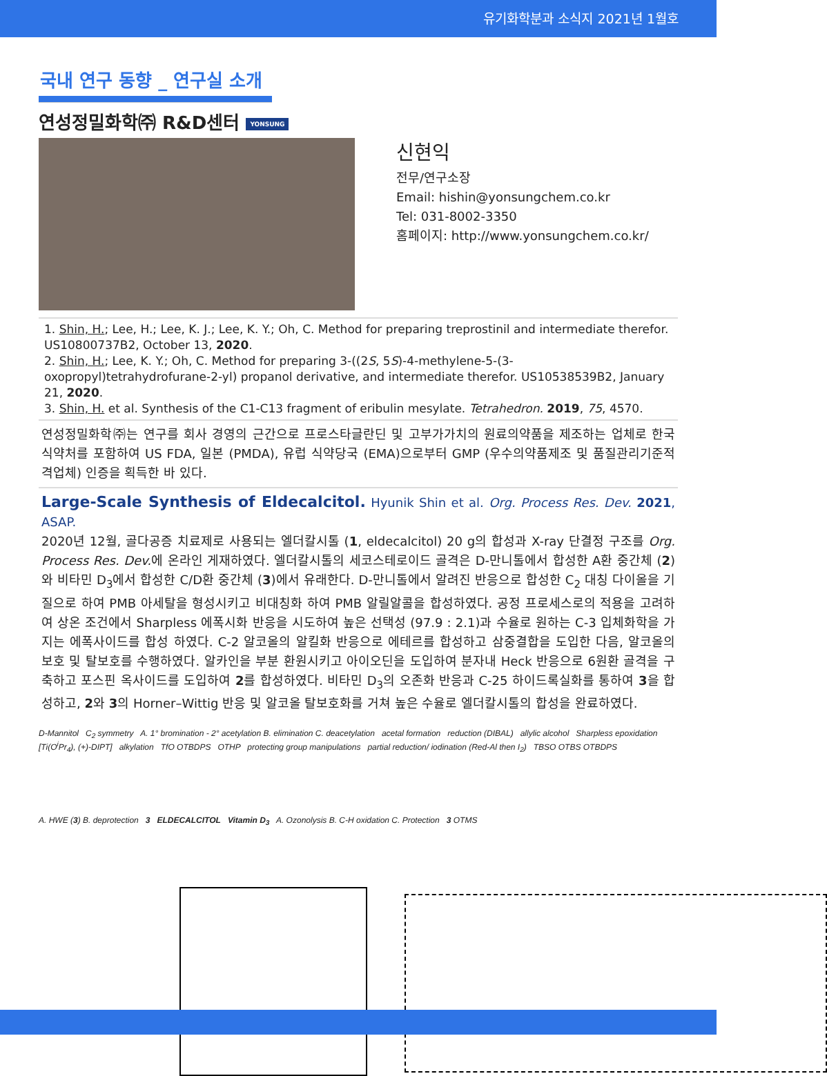유기화학분과 소식지 2021년 1월호
국내 연구 동향 _ 연구실 소개
연성정밀화학㈜ R&D센터 YONSUNG
신현익
전무/연구소장
Email: hishin@yonsungchem.co.kr
Tel: 031-8002-3350
홈페이지: http://www.yonsungchem.co.kr/
1. Shin, H.; Lee, H.; Lee, K. J.; Lee, K. Y.; Oh, C. Method for preparing treprostinil and intermediate therefor. US10800737B2, October 13, 2020.
2. Shin, H.; Lee, K. Y.; Oh, C. Method for preparing 3-((2S, 5S)-4-methylene-5-(3-oxopropyl)tetrahydrofurane-2-yl) propanol derivative, and intermediate therefor. US10538539B2, January 21, 2020.
3. Shin, H. et al. Synthesis of the C1-C13 fragment of eribulin mesylate. Tetrahedron. 2019, 75, 4570.
연성정밀화학㈜는 연구를 회사 경영의 근간으로 프로스타글란딘 및 고부가가치의 원료의약품을 제조하는 업체로 한국 식약처를 포함하여 US FDA, 일본 (PMDA), 유럽 식약당국 (EMA)으로부터 GMP (우수의약품제조 및 품질관리기준적격업체) 인증을 획득한 바 있다.
Large-Scale Synthesis of Eldecalcitol. Hyunik Shin et al. Org. Process Res. Dev. 2021, ASAP.
2020년 12월, 골다공증 치료제로 사용되는 엘더칼시톨 (1, eldecalcitol) 20 g의 합성과 X-ray 단결정 구조를 Org. Process Res. Dev. 에 온라인 게재하였다. 엘더칼시톨의 세코스테로이드 골격은 D-만니톨에서 합성한 A환 중간체 (2)와 비타민 D<sub>3</sub>에서 합성한 C/D환 중간체 (3)에서 유래한다. D-만니톨에서 알려진 반응으로 합성한 C<sub>2</sub> 대칭 다이올을 기질으로 하여 PMB 아세탈을 형성시키고 비대칭화 하여 PMB 알릴알콜을 합성하였다. 공정 프로세스로의 적용을 고려하여 상온 조건에서 Sharpless 에폭시화 반응을 시도하여 높은 선택성 (97.9 : 2.1)과 수율로 원하는 C-3 입체화학을 가지는 에폭사이드를 합성 하였다. C-2 알코올의 알킬화 반응으로 에테르를 합성하고 삼중결합을 도입한 다음, 알코올의 보호 및 탈보호를 수행하였다. 알카인을 부분 환원시키고 아이오딘을 도입하여 분자내 Heck 반응으로 6원환 골격을 구축하고 포스핀 옥사이드를 도입하여 2를 합성하였다. 비타민 D<sub>3</sub>의 오존화 반응과 C-25 하이드록실화를 통하여 3을 합성하고, 2와 3의 Horner–Wittig 반응 및 알코올 탈보호화를 거쳐 높은 수율로 엘더칼시톨의 합성을 완료하였다.
D-Mannitol C<sub>2</sub> symmetry A. 1° bromination - 2° acetylation B. elimination C. deacetylation acetal formation reduction (DIBAL) allylic alcohol Sharpless epoxidation [Ti(O<sup>i</sup>Pr<sub>4</sub>), (+)-DIPT] alkylation TfO OTBDPS OTHP protecting group manipulations partial reduction/ iodination (Red-Al then I<sub>2</sub>) TBSO OTBS OTBDPS
A. HWE (3) B. deprotection 3 ELDECALCITOL Vitamin D<sub>3</sub> A. Ozonolysis B. C-H oxidation C. Protection 3 OTMS